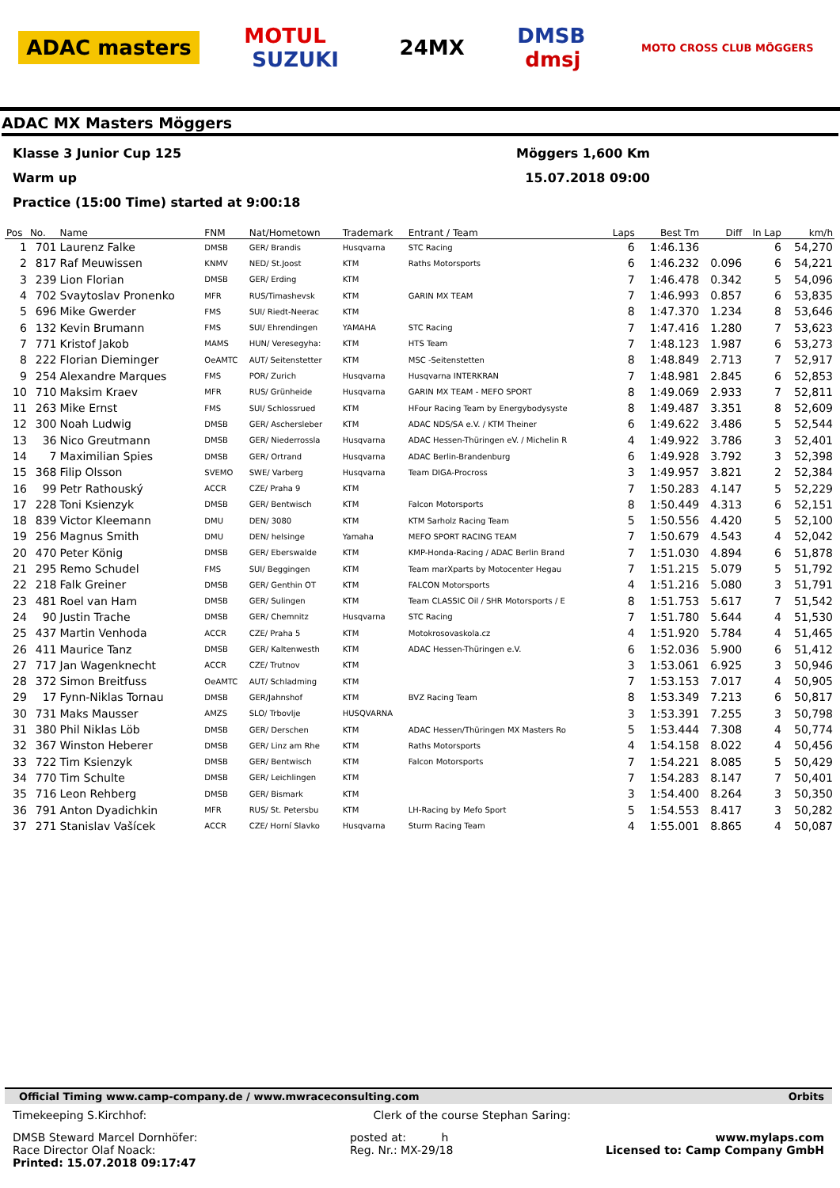ADAC masters MOTUL
SUZUKI 24MX DMSB
dmsj MOTO CROSS CLUB MÖGGERS
ADAC MX Masters Möggers
Klasse 3 Junior Cup 125 Möggers 1,600 Km
Warm up 15.07.2018 09:00
Practice (15:00 Time) started at 9:00:18
| Pos | No. | Name | FNM | Nat/Hometown | Trademark | Entrant / Team | Laps | Best Tm | Diff | In Lap | km/h |
| --- | --- | --- | --- | --- | --- | --- | --- | --- | --- | --- | --- |
| 1 | 701 | Laurenz Falke | DMSB | GER/ Brandis | Husqvarna | STC Racing | 6 | 1:46.136 | | 6 | 54,270 |
| 2 | 817 | Raf Meuwissen | KNMV | NED/ St.Joost | KTM | Raths Motorsports | 6 | 1:46.232 | 0.096 | 6 | 54,221 |
| 3 | 239 | Lion Florian | DMSB | GER/ Erding | KTM | | 7 | 1:46.478 | 0.342 | 5 | 54,096 |
| 4 | 702 | Svaytoslav Pronenko | MFR | RUS/Timashevsk | KTM | GARIN MX TEAM | 7 | 1:46.993 | 0.857 | 6 | 53,835 |
| 5 | 696 | Mike Gwerder | FMS | SUI/ Riedt-Neerac | KTM | | 8 | 1:47.370 | 1.234 | 8 | 53,646 |
| 6 | 132 | Kevin Brumann | FMS | SUI/ Ehrendingen | YAMAHA | STC Racing | 7 | 1:47.416 | 1.280 | 7 | 53,623 |
| 7 | 771 | Kristof Jakob | MAMS | HUN/ Veresegyha: | KTM | HTS Team | 7 | 1:48.123 | 1.987 | 6 | 53,273 |
| 8 | 222 | Florian Dieminger | OeAMTC | AUT/ Seitenstetter | KTM | MSC -Seitenstetten | 8 | 1:48.849 | 2.713 | 7 | 52,917 |
| 9 | 254 | Alexandre Marques | FMS | POR/ Zurich | Husqvarna | Husqvarna INTERKRAN | 7 | 1:48.981 | 2.845 | 6 | 52,853 |
| 10 | 710 | Maksim Kraev | MFR | RUS/ Grünheide | Husqvarna | GARIN MX TEAM - MEFO SPORT | 8 | 1:49.069 | 2.933 | 7 | 52,811 |
| 11 | 263 | Mike Ernst | FMS | SUI/ Schlossrued | KTM | HFour Racing Team by Energybodysyste | 8 | 1:49.487 | 3.351 | 8 | 52,609 |
| 12 | 300 | Noah Ludwig | DMSB | GER/ Aschersleber | KTM | ADAC NDS/SA e.V. / KTM Theiner | 6 | 1:49.622 | 3.486 | 5 | 52,544 |
| 13 | 36 | Nico Greutmann | DMSB | GER/ Niederrossla | Husqvarna | ADAC Hessen-Thüringen eV. / Michelin R | 4 | 1:49.922 | 3.786 | 3 | 52,401 |
| 14 | 7 | Maximilian Spies | DMSB | GER/ Ortrand | Husqvarna | ADAC Berlin-Brandenburg | 6 | 1:49.928 | 3.792 | 3 | 52,398 |
| 15 | 368 | Filip Olsson | SVEMO | SWE/ Varberg | Husqvarna | Team DIGA-Procross | 3 | 1:49.957 | 3.821 | 2 | 52,384 |
| 16 | 99 | Petr Rathouský | ACCR | CZE/ Praha 9 | KTM | | 7 | 1:50.283 | 4.147 | 5 | 52,229 |
| 17 | 228 | Toni Ksienzyk | DMSB | GER/ Bentwisch | KTM | Falcon Motorsports | 8 | 1:50.449 | 4.313 | 6 | 52,151 |
| 18 | 839 | Victor Kleemann | DMU | DEN/ 3080 | KTM | KTM Sarholz Racing Team | 5 | 1:50.556 | 4.420 | 5 | 52,100 |
| 19 | 256 | Magnus Smith | DMU | DEN/ helsinge | Yamaha | MEFO SPORT RACING TEAM | 7 | 1:50.679 | 4.543 | 4 | 52,042 |
| 20 | 470 | Peter König | DMSB | GER/ Eberswalde | KTM | KMP-Honda-Racing / ADAC Berlin Brand | 7 | 1:51.030 | 4.894 | 6 | 51,878 |
| 21 | 295 | Remo Schudel | FMS | SUI/ Beggingen | KTM | Team marXparts by Motocenter Hegau | 7 | 1:51.215 | 5.079 | 5 | 51,792 |
| 22 | 218 | Falk Greiner | DMSB | GER/ Genthin OT | KTM | FALCON Motorsports | 4 | 1:51.216 | 5.080 | 3 | 51,791 |
| 23 | 481 | Roel van Ham | DMSB | GER/ Sulingen | KTM | Team CLASSIC Oil / SHR Motorsports / E | 8 | 1:51.753 | 5.617 | 7 | 51,542 |
| 24 | 90 | Justin Trache | DMSB | GER/ Chemnitz | Husqvarna | STC Racing | 7 | 1:51.780 | 5.644 | 4 | 51,530 |
| 25 | 437 | Martin Venhoda | ACCR | CZE/ Praha 5 | KTM | Motokrosovaskola.cz | 4 | 1:51.920 | 5.784 | 4 | 51,465 |
| 26 | 411 | Maurice Tanz | DMSB | GER/ Kaltenwesth | KTM | ADAC Hessen-Thüringen e.V. | 6 | 1:52.036 | 5.900 | 6 | 51,412 |
| 27 | 717 | Jan Wagenknecht | ACCR | CZE/ Trutnov | KTM | | 3 | 1:53.061 | 6.925 | 3 | 50,946 |
| 28 | 372 | Simon Breitfuss | OeAMTC | AUT/ Schladming | KTM | | 7 | 1:53.153 | 7.017 | 4 | 50,905 |
| 29 | 17 | Fynn-Niklas Tornau | DMSB | GER/Jahnshof | KTM | BVZ Racing Team | 8 | 1:53.349 | 7.213 | 6 | 50,817 |
| 30 | 731 | Maks Mausser | AMZS | SLO/ Trbovlje | HUSQVARNA | | 3 | 1:53.391 | 7.255 | 3 | 50,798 |
| 31 | 380 | Phil Niklas Löb | DMSB | GER/ Derschen | KTM | ADAC Hessen/Thüringen MX Masters Ro | 5 | 1:53.444 | 7.308 | 4 | 50,774 |
| 32 | 367 | Winston Heberer | DMSB | GER/ Linz am Rhe | KTM | Raths Motorsports | 4 | 1:54.158 | 8.022 | 4 | 50,456 |
| 33 | 722 | Tim Ksienzyk | DMSB | GER/ Bentwisch | KTM | Falcon Motorsports | 7 | 1:54.221 | 8.085 | 5 | 50,429 |
| 34 | 770 | Tim Schulte | DMSB | GER/ Leichlingen | KTM | | 7 | 1:54.283 | 8.147 | 7 | 50,401 |
| 35 | 716 | Leon Rehberg | DMSB | GER/ Bismark | KTM | | 3 | 1:54.400 | 8.264 | 3 | 50,350 |
| 36 | 791 | Anton Dyadichkin | MFR | RUS/ St. Petersbu | KTM | LH-Racing by Mefo Sport | 5 | 1:54.553 | 8.417 | 3 | 50,282 |
| 37 | 271 | Stanislav Vašícek | ACCR | CZE/ Horní Slavko | Husqvarna | Sturm Racing Team | 4 | 1:55.001 | 8.865 | 4 | 50,087 |
Official Timing www.camp-company.de / www.mwraceconsulting.com Orbits
Timekeeping S.Kirchhof: Clerk of the course Stephan Saring:
DMSB Steward Marcel Dornhöfer:
Race Director Olaf Noack:
Printed: 15.07.2018 09:17:47 posted at: h
Reg. Nr.: MX-29/18 www.mylaps.com
Licensed to: Camp Company GmbH